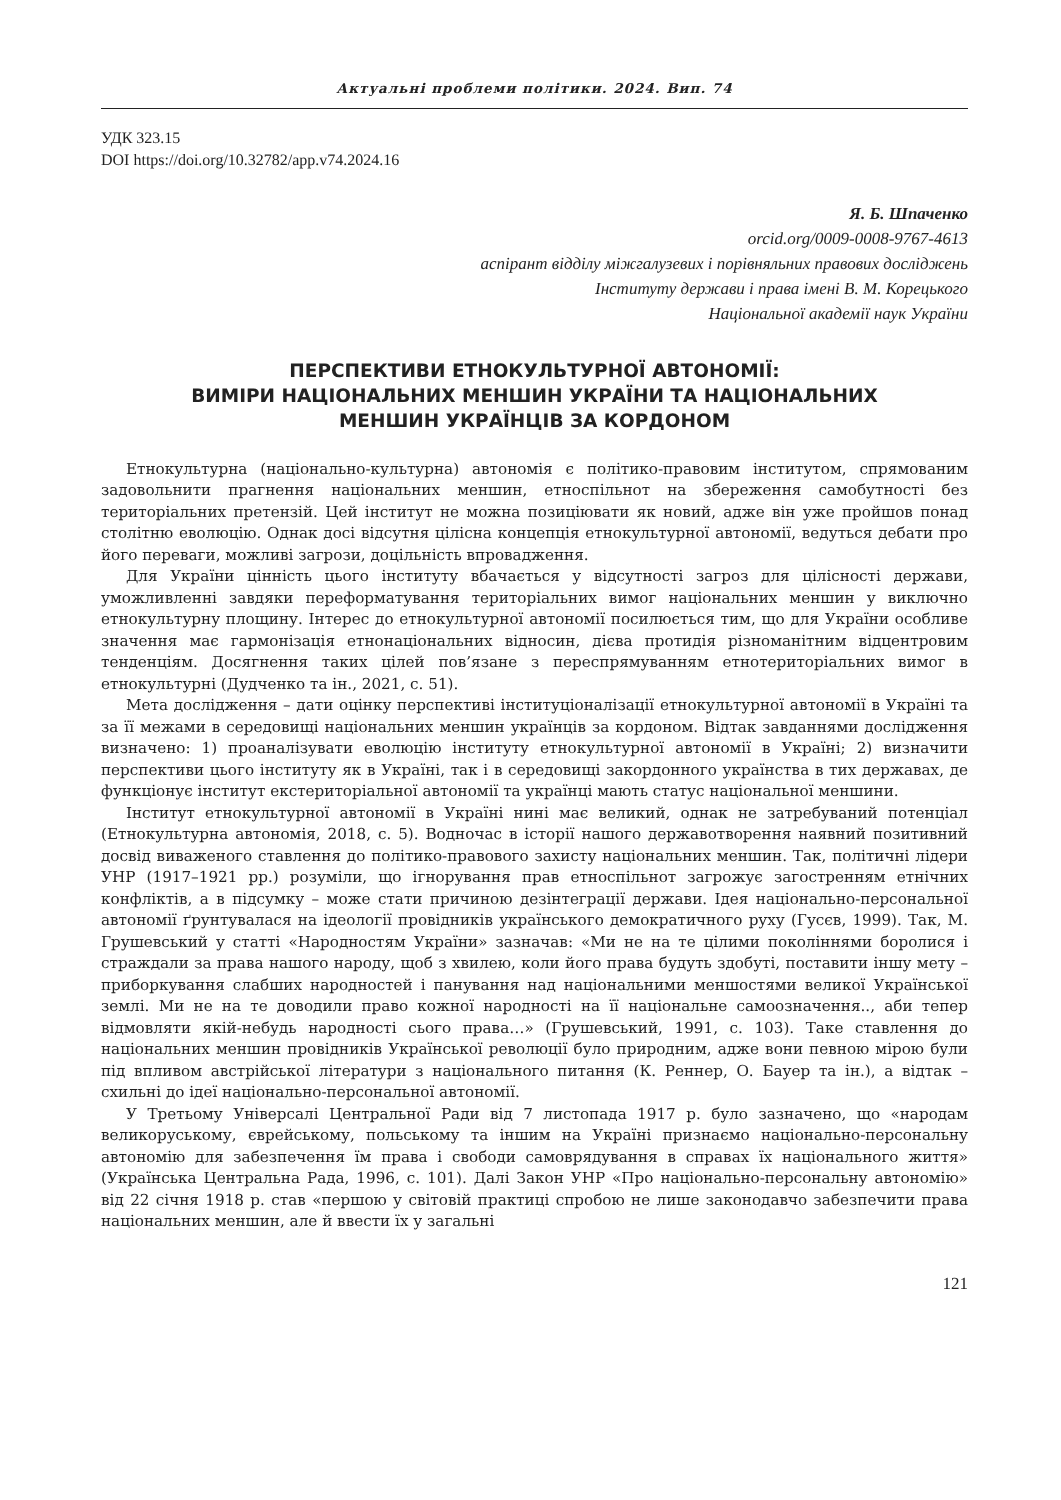Актуальні проблеми політики. 2024. Вип. 74
УДК 323.15
DOI https://doi.org/10.32782/app.v74.2024.16
Я. Б. Шпаченко
orcid.org/0009-0008-9767-4613
аспірант відділу міжгалузевих і порівняльних правових досліджень
Інституту держави і права імені В. М. Корецького
Національної академії наук України
ПЕРСПЕКТИВИ ЕТНОКУЛЬТУРНОЇ АВТОНОМІЇ:
ВИМІРИ НАЦІОНАЛЬНИХ МЕНШИН УКРАЇНИ ТА НАЦІОНАЛЬНИХ
МЕНШИН УКРАЇНЦІВ ЗА КОРДОНОМ
Етнокультурна (національно-культурна) автономія є політико-правовим інститутом, спрямованим задовольнити прагнення національних меншин, етноспільнот на збереження самобутності без територіальних претензій. Цей інститут не можна позиціювати як новий, адже він уже пройшов понад столітню еволюцію. Однак досі відсутня цілісна концепція етнокультурної автономії, ведуться дебати про його переваги, можливі загрози, доцільність впровадження.
Для України цінність цього інституту вбачається у відсутності загроз для цілісності держави, уможливленні завдяки переформатування територіальних вимог національних меншин у виключно етнокультурну площину. Інтерес до етнокультурної автономії посилюється тим, що для України особливе значення має гармонізація етнонаціональних відносин, дієва протидія різноманітним відцентровим тенденціям. Досягнення таких цілей пов’язане з переспрямуванням етнотериторіальних вимог в етнокультурні (Дудченко та ін., 2021, с. 51).
Мета дослідження – дати оцінку перспективі інституціоналізації етнокультурної автономії в Україні та за її межами в середовищі національних меншин українців за кордоном. Відтак завданнями дослідження визначено: 1) проаналізувати еволюцію інституту етнокультурної автономії в Україні; 2) визначити перспективи цього інституту як в Україні, так і в середовищі закордонного українства в тих державах, де функціонує інститут екстериторіальної автономії та українці мають статус національної меншини.
Інститут етнокультурної автономії в Україні нині має великий, однак не затребуваний потенціал (Етнокультурна автономія, 2018, с. 5). Водночас в історії нашого державотворення наявний позитивний досвід виваженого ставлення до політико-правового захисту національних меншин. Так, політичні лідери УНР (1917–1921 рр.) розуміли, що ігнорування прав етноспільнот загрожує загостренням етнічних конфліктів, а в підсумку – може стати причиною дезінтеграції держави. Ідея національно-персональної автономії ґрунтувалася на ідеології провідників українського демократичного руху (Гусєв, 1999). Так, М. Грушевський у статті «Народностям України» зазначав: «Ми не на те цілими поколіннями боролися і страждали за права нашого народу, щоб з хвилею, коли його права будуть здобуті, поставити іншу мету – приборкування слабших народностей і панування над національними меншостями великої Української землі. Ми не на те доводили право кожної народності на її національне самоозначення.., аби тепер відмовляти якій-небудь народності сього права…» (Грушевський, 1991, с. 103). Таке ставлення до національних меншин провідників Української революції було природним, адже вони певною мірою були під впливом австрійської літератури з національного питання (К. Реннер, О. Бауер та ін.), а відтак – схильні до ідеї національно-персональної автономії.
У Третьому Універсалі Центральної Ради від 7 листопада 1917 р. було зазначено, що «народам великоруському, єврейському, польському та іншим на Україні признаємо національно-персональну автономію для забезпечення їм права і свободи самоврядування в справах їх національного життя» (Українська Центральна Рада, 1996, с. 101). Далі Закон УНР «Про національно-персональну автономію» від 22 січня 1918 р. став «першою у світовій практиці спробою не лише законодавчо забезпечити права національних меншин, але й ввести їх у загальні
121